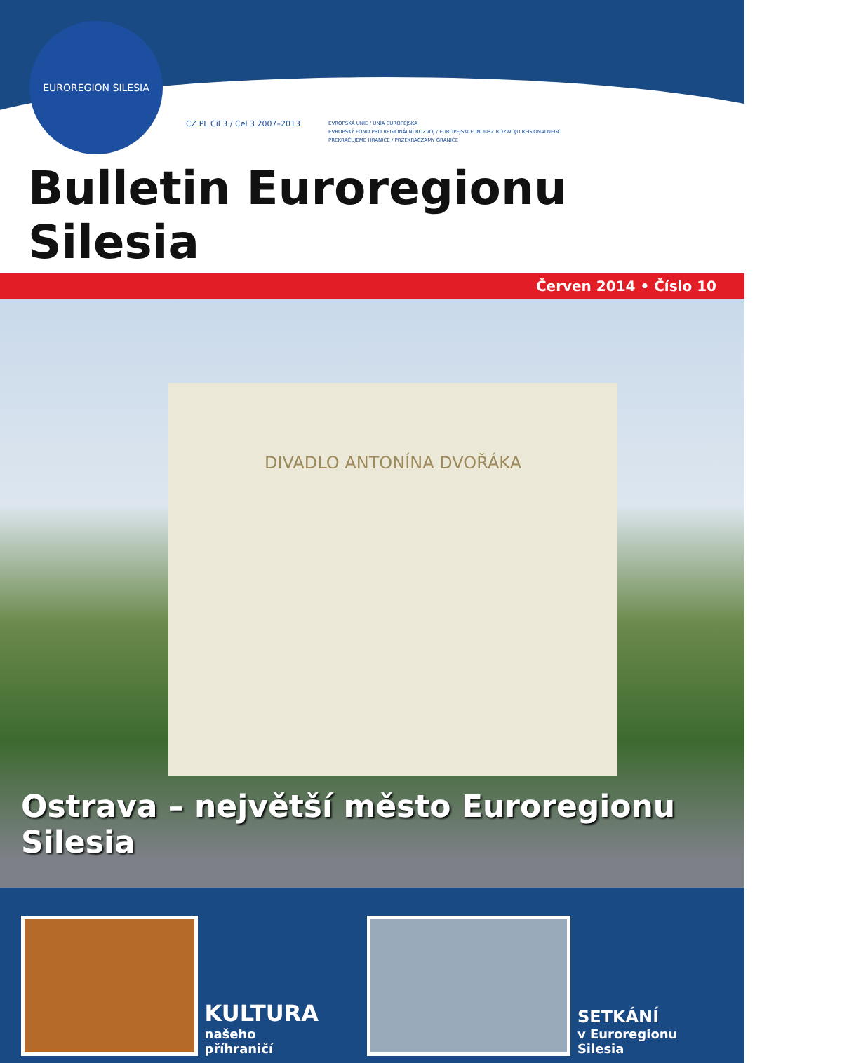EUROREGION SILESIA
CZ PL Cíl 3 / Cel 3 2007–2013
EVROPSKÁ UNIE / UNIA EUROPEJSKA
EVROPSKÝ FOND PRO REGIONÁLNÍ ROZVOJ / EUROPEJSKI FUNDUSZ ROZWOJU REGIONALNEGO
PŘEKRAČUJEME HRANICE / PRZEKRACZAMY GRANICE
Bulletin Euroregionu Silesia
Červen 2014 • Číslo 10
DIVADLO ANTONÍNA DVOŘÁKA
Ostrava – největší město Euroregionu Silesia
KULTURA
našeho příhraničí
SETKÁNÍ
v Euroregionu Silesia